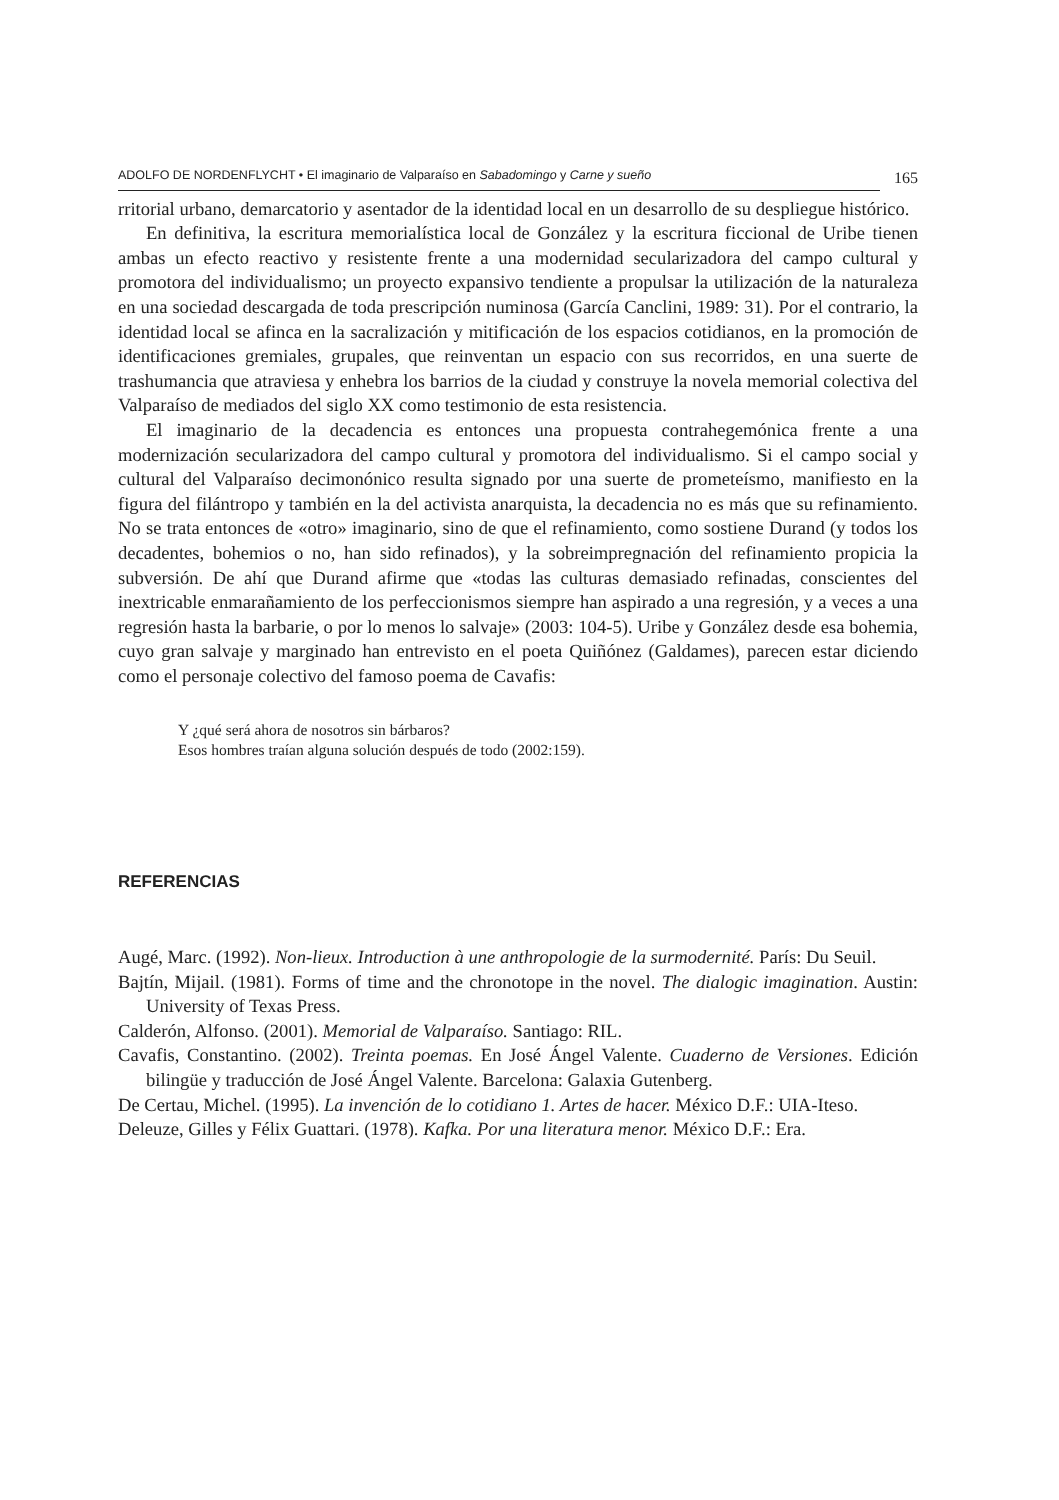ADOLFO DE NORDENFLYCHT • El imaginario de Valparaíso en Sabadomingo y Carne y sueño
165
rritorial urbano, demarcatorio y asentador de la identidad local en un desarrollo de su despliegue histórico.
En definitiva, la escritura memorialística local de González y la escritura ficcional de Uribe tienen ambas un efecto reactivo y resistente frente a una modernidad secularizadora del campo cultural y promotora del individualismo; un proyecto expansivo tendiente a propulsar la utilización de la naturaleza en una sociedad descargada de toda prescripción numinosa (García Canclini, 1989: 31). Por el contrario, la identidad local se afinca en la sacralización y mitificación de los espacios cotidianos, en la promoción de identificaciones gremiales, grupales, que reinventan un espacio con sus recorridos, en una suerte de trashumancia que atraviesa y enhebra los barrios de la ciudad y construye la novela memorial colectiva del Valparaíso de mediados del siglo XX como testimonio de esta resistencia.
El imaginario de la decadencia es entonces una propuesta contrahegemónica frente a una modernización secularizadora del campo cultural y promotora del individualismo. Si el campo social y cultural del Valparaíso decimonónico resulta signado por una suerte de prometeísmo, manifiesto en la figura del filántropo y también en la del activista anarquista, la decadencia no es más que su refinamiento. No se trata entonces de «otro» imaginario, sino de que el refinamiento, como sostiene Durand (y todos los decadentes, bohemios o no, han sido refinados), y la sobreimpregnación del refinamiento propicia la subversión. De ahí que Durand afirme que «todas las culturas demasiado refinadas, conscientes del inextricable enmarañamiento de los perfeccionismos siempre han aspirado a una regresión, y a veces a una regresión hasta la barbarie, o por lo menos lo salvaje» (2003: 104-5). Uribe y González desde esa bohemia, cuyo gran salvaje y marginado han entrevisto en el poeta Quiñónez (Galdames), parecen estar diciendo como el personaje colectivo del famoso poema de Cavafis:
Y ¿qué será ahora de nosotros sin bárbaros?
Esos hombres traían alguna solución después de todo (2002:159).
REFERENCIAS
Augé, Marc. (1992). Non-lieux. Introduction à une anthropologie de la surmodernité. París: Du Seuil.
Bajtín, Mijail. (1981). Forms of time and the chronotope in the novel. The dialogic imagination. Austin: University of Texas Press.
Calderón, Alfonso. (2001). Memorial de Valparaíso. Santiago: RIL.
Cavafis, Constantino. (2002). Treinta poemas. En José Ángel Valente. Cuaderno de Versiones. Edición bilingüe y traducción de José Ángel Valente. Barcelona: Galaxia Gutenberg.
De Certau, Michel. (1995). La invención de lo cotidiano 1. Artes de hacer. México D.F.: UIA-Iteso.
Deleuze, Gilles y Félix Guattari. (1978). Kafka. Por una literatura menor. México D.F.: Era.